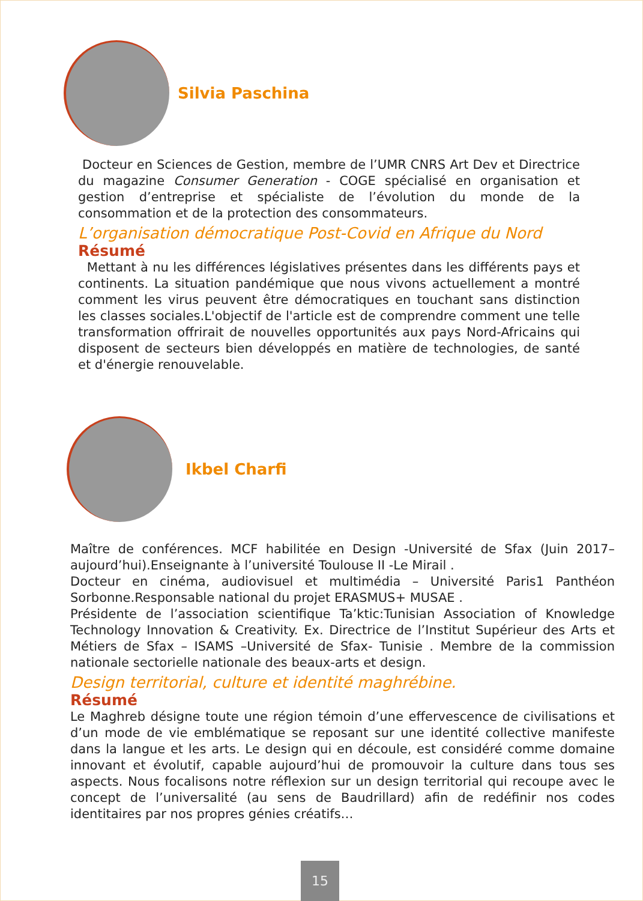Silvia Paschina
Docteur en Sciences de Gestion, membre de l’UMR CNRS Art Dev et Directrice du magazine Consumer Generation - COGE spécialisé en organisation et gestion d’entreprise et spécialiste de l’évolution du monde de la consommation et de la protection des consommateurs.
L’organisation démocratique Post-Covid en Afrique du Nord
Résumé
Mettant à nu les différences législatives présentes dans les différents pays et continents. La situation pandémique que nous vivons actuellement a montré comment les virus peuvent être démocratiques en touchant sans distinction les classes sociales.L'objectif de l'article est de comprendre comment une telle transformation offrirait de nouvelles opportunités aux pays Nord-Africains qui disposent de secteurs bien développés en matière de technologies, de santé et d'énergie renouvelable.
Ikbel Charfi
Maître de conférences. MCF habilitée en Design -Université de Sfax (Juin 2017–aujourd’hui).Enseignante à l’université Toulouse II -Le Mirail .
Docteur en cinéma, audiovisuel et multimédia – Université Paris1 Panthéon Sorbonne.Responsable national du projet ERASMUS+ MUSAE .
Présidente de l’association scientifique Ta’ktic:Tunisian Association of Knowledge Technology Innovation & Creativity. Ex. Directrice de l’Institut Supérieur des Arts et Métiers de Sfax – ISAMS –Université de Sfax- Tunisie . Membre de la commission nationale sectorielle nationale des beaux-arts et design.
Design territorial, culture et identité maghrébine.
Résumé
Le Maghreb désigne toute une région témoin d’une effervescence de civilisations et d’un mode de vie emblématique se reposant sur une identité collective manifeste dans la langue et les arts. Le design qui en découle, est considéré comme domaine innovant et évolutif, capable aujourd’hui de promouvoir la culture dans tous ses aspects. Nous focalisons notre réflexion sur un design territorial qui recoupe avec le concept de l’universalité (au sens de Baudrillard) afin de redéfinir nos codes identitaires par nos propres génies créatifs…
15